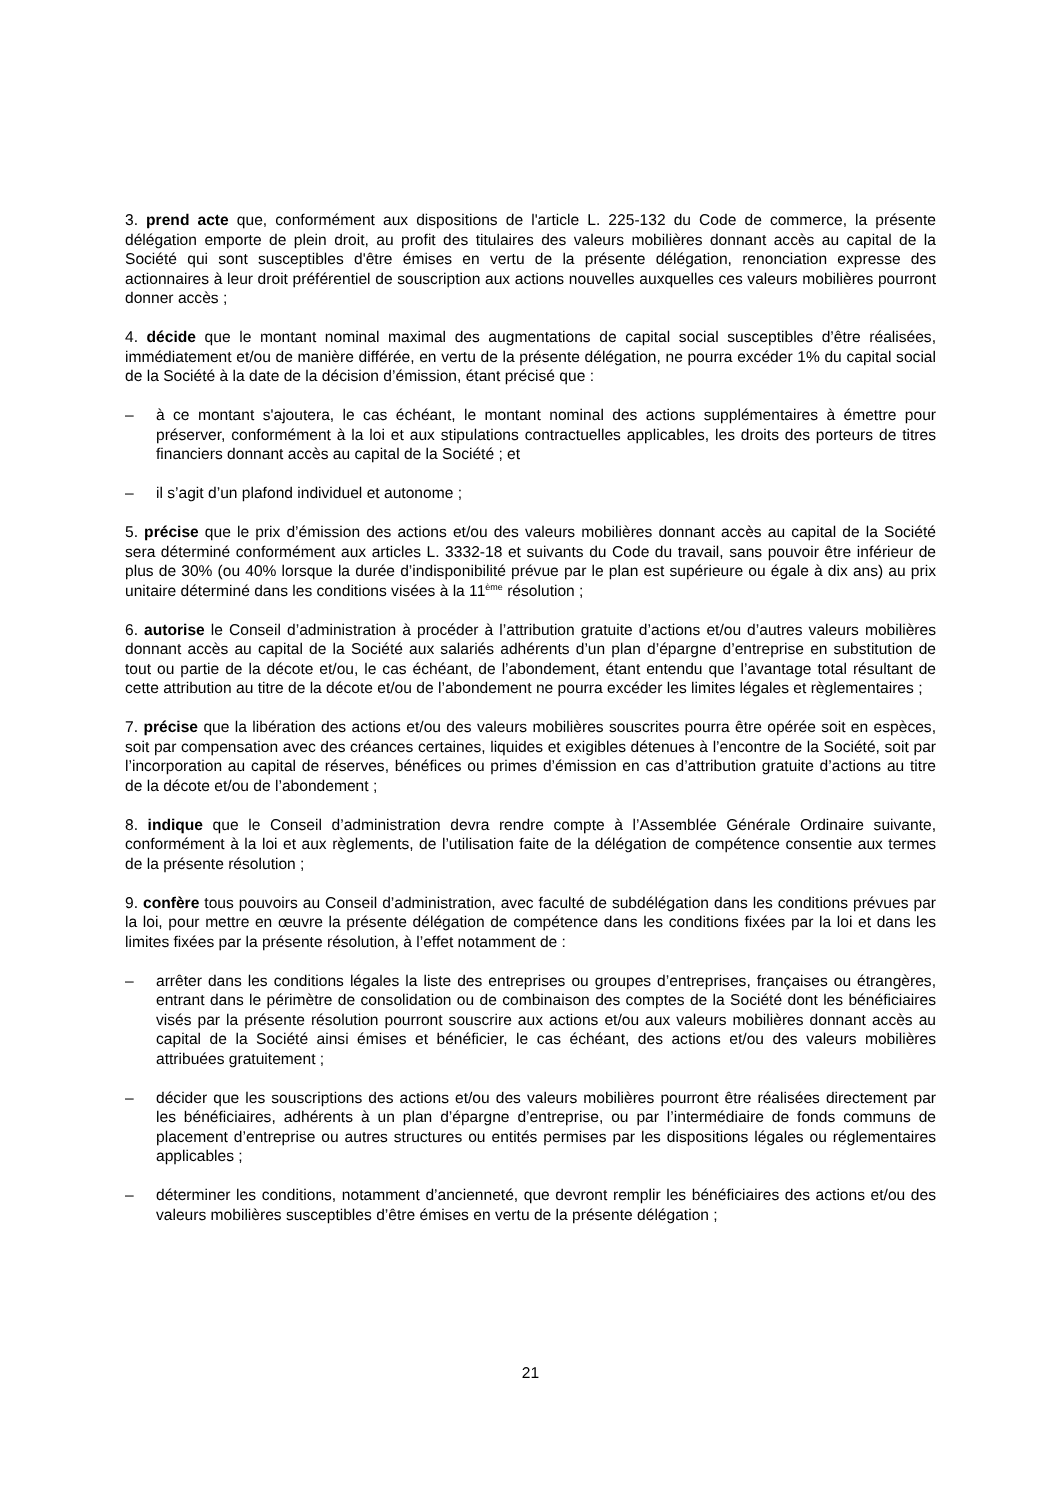3. prend acte que, conformément aux dispositions de l'article L. 225-132 du Code de commerce, la présente délégation emporte de plein droit, au profit des titulaires des valeurs mobilières donnant accès au capital de la Société qui sont susceptibles d'être émises en vertu de la présente délégation, renonciation expresse des actionnaires à leur droit préférentiel de souscription aux actions nouvelles auxquelles ces valeurs mobilières pourront donner accès ;
4. décide que le montant nominal maximal des augmentations de capital social susceptibles d’être réalisées, immédiatement et/ou de manière différée, en vertu de la présente délégation, ne pourra excéder 1% du capital social de la Société à la date de la décision d’émission, étant précisé que :
– à ce montant s'ajoutera, le cas échéant, le montant nominal des actions supplémentaires à émettre pour préserver, conformément à la loi et aux stipulations contractuelles applicables, les droits des porteurs de titres financiers donnant accès au capital de la Société ; et
– il s’agit d’un plafond individuel et autonome ;
5. précise que le prix d’émission des actions et/ou des valeurs mobilières donnant accès au capital de la Société sera déterminé conformément aux articles L. 3332-18 et suivants du Code du travail, sans pouvoir être inférieur de plus de 30% (ou 40% lorsque la durée d’indisponibilité prévue par le plan est supérieure ou égale à dix ans) au prix unitaire déterminé dans les conditions visées à la 11<sup>ème</sup> résolution ;
6. autorise le Conseil d’administration à procéder à l’attribution gratuite d’actions et/ou d’autres valeurs mobilières donnant accès au capital de la Société aux salariés adhérents d’un plan d’épargne d’entreprise en substitution de tout ou partie de la décote et/ou, le cas échéant, de l’abondement, étant entendu que l’avantage total résultant de cette attribution au titre de la décote et/ou de l’abondement ne pourra excéder les limites légales et règlementaires ;
7. précise que la libération des actions et/ou des valeurs mobilières souscrites pourra être opérée soit en espèces, soit par compensation avec des créances certaines, liquides et exigibles détenues à l’encontre de la Société, soit par l’incorporation au capital de réserves, bénéfices ou primes d’émission en cas d’attribution gratuite d’actions au titre de la décote et/ou de l’abondement ;
8. indique que le Conseil d’administration devra rendre compte à l’Assemblée Générale Ordinaire suivante, conformément à la loi et aux règlements, de l’utilisation faite de la délégation de compétence consentie aux termes de la présente résolution ;
9. confère tous pouvoirs au Conseil d’administration, avec faculté de subdélégation dans les conditions prévues par la loi, pour mettre en œuvre la présente délégation de compétence dans les conditions fixées par la loi et dans les limites fixées par la présente résolution, à l’effet notamment de :
– arrêter dans les conditions légales la liste des entreprises ou groupes d’entreprises, françaises ou étrangères, entrant dans le périmètre de consolidation ou de combinaison des comptes de la Société dont les bénéficiaires visés par la présente résolution pourront souscrire aux actions et/ou aux valeurs mobilières donnant accès au capital de la Société ainsi émises et bénéficier, le cas échéant, des actions et/ou des valeurs mobilières attribuées gratuitement ;
– décider que les souscriptions des actions et/ou des valeurs mobilières pourront être réalisées directement par les bénéficiaires, adhérents à un plan d’épargne d’entreprise, ou par l’intermédiaire de fonds communs de placement d’entreprise ou autres structures ou entités permises par les dispositions légales ou réglementaires applicables ;
– déterminer les conditions, notamment d’ancienneté, que devront remplir les bénéficiaires des actions et/ou des valeurs mobilières susceptibles d’être émises en vertu de la présente délégation ;
21